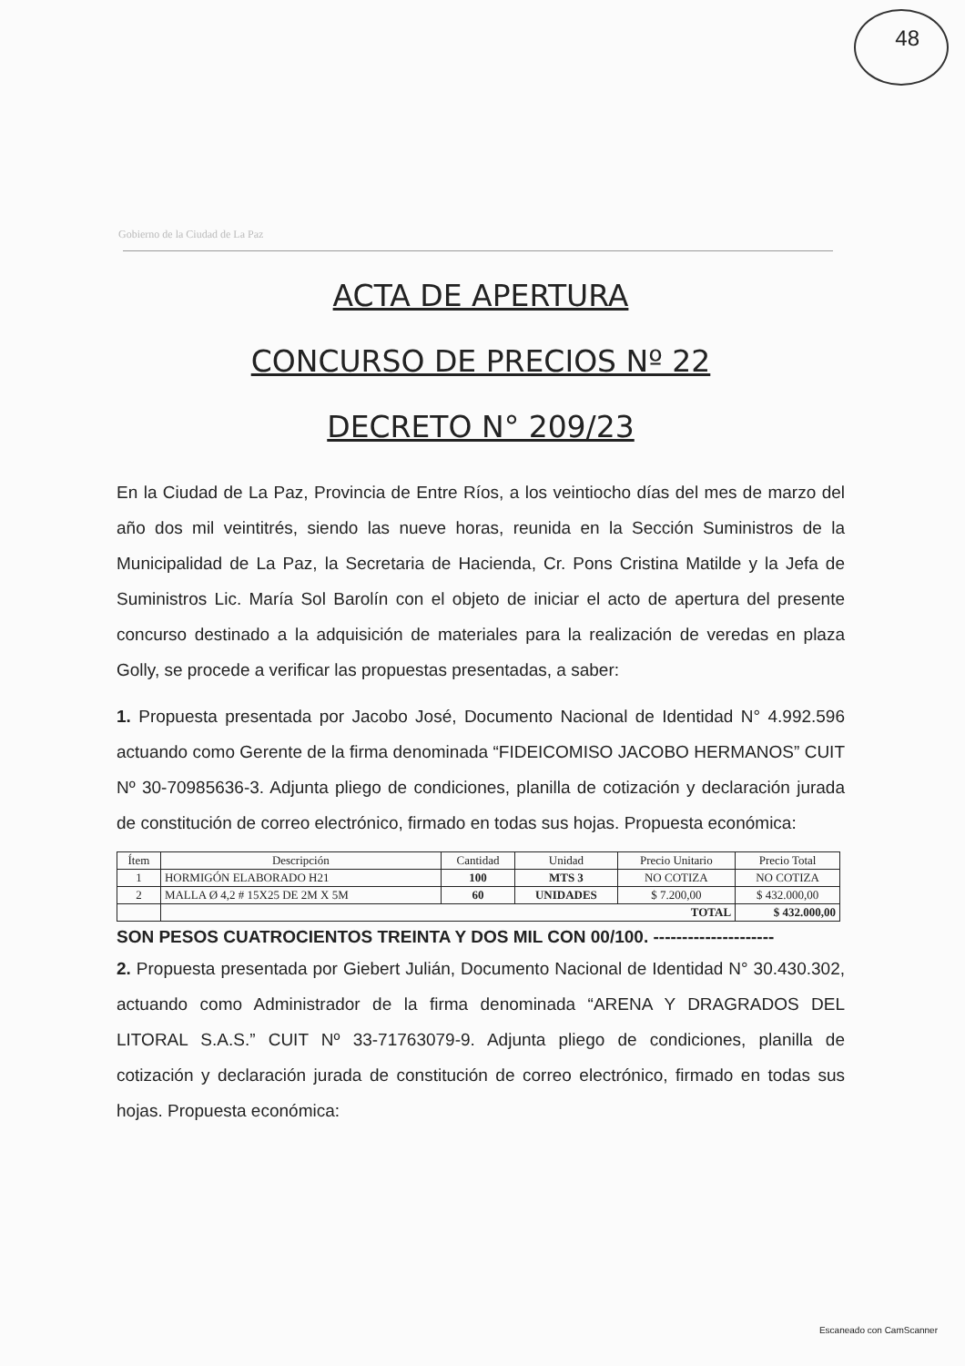48
Gobierno de la Ciudad de La Paz
ACTA DE APERTURA
CONCURSO DE PRECIOS Nº 22
DECRETO N° 209/23
En la Ciudad de La Paz, Provincia de Entre Ríos, a los veintiocho días del mes de marzo del año dos mil veintitrés, siendo las nueve horas, reunida en la Sección Suministros de la Municipalidad de La Paz, la Secretaria de Hacienda, Cr. Pons Cristina Matilde y la Jefa de Suministros Lic. María Sol Barolín con el objeto de iniciar el acto de apertura del presente concurso destinado a la adquisición de materiales para la realización de veredas en plaza Golly, se procede a verificar las propuestas presentadas, a saber:
1. Propuesta presentada por Jacobo José, Documento Nacional de Identidad N° 4.992.596 actuando como Gerente de la firma denominada “FIDEICOMISO JACOBO HERMANOS” CUIT Nº 30-70985636-3. Adjunta pliego de condiciones, planilla de cotización y declaración jurada de constitución de correo electrónico, firmado en todas sus hojas. Propuesta económica:
| Ítem | Descripción | Cantidad | Unidad | Precio Unitario | Precio Total |
| --- | --- | --- | --- | --- | --- |
| 1 | HORMIGÓN ELABORADO H21 | 100 | MTS 3 | NO COTIZA | NO COTIZA |
| 2 | MALLA Ø 4,2 # 15X25 DE 2M X 5M | 60 | UNIDADES | $ 7.200,00 | $ 432.000,00 |
| | TOTAL | | | | $ 432.000,00 |
SON PESOS CUATROCIENTOS TREINTA Y DOS MIL CON 00/100. ---------------------
2. Propuesta presentada por Giebert Julián, Documento Nacional de Identidad N° 30.430.302, actuando como Administrador de la firma denominada “ARENA Y DRAGRADOS DEL LITORAL S.A.S.” CUIT Nº 33-71763079-9. Adjunta pliego de condiciones, planilla de cotización y declaración jurada de constitución de correo electrónico, firmado en todas sus hojas. Propuesta económica:
Escaneado con CamScanner